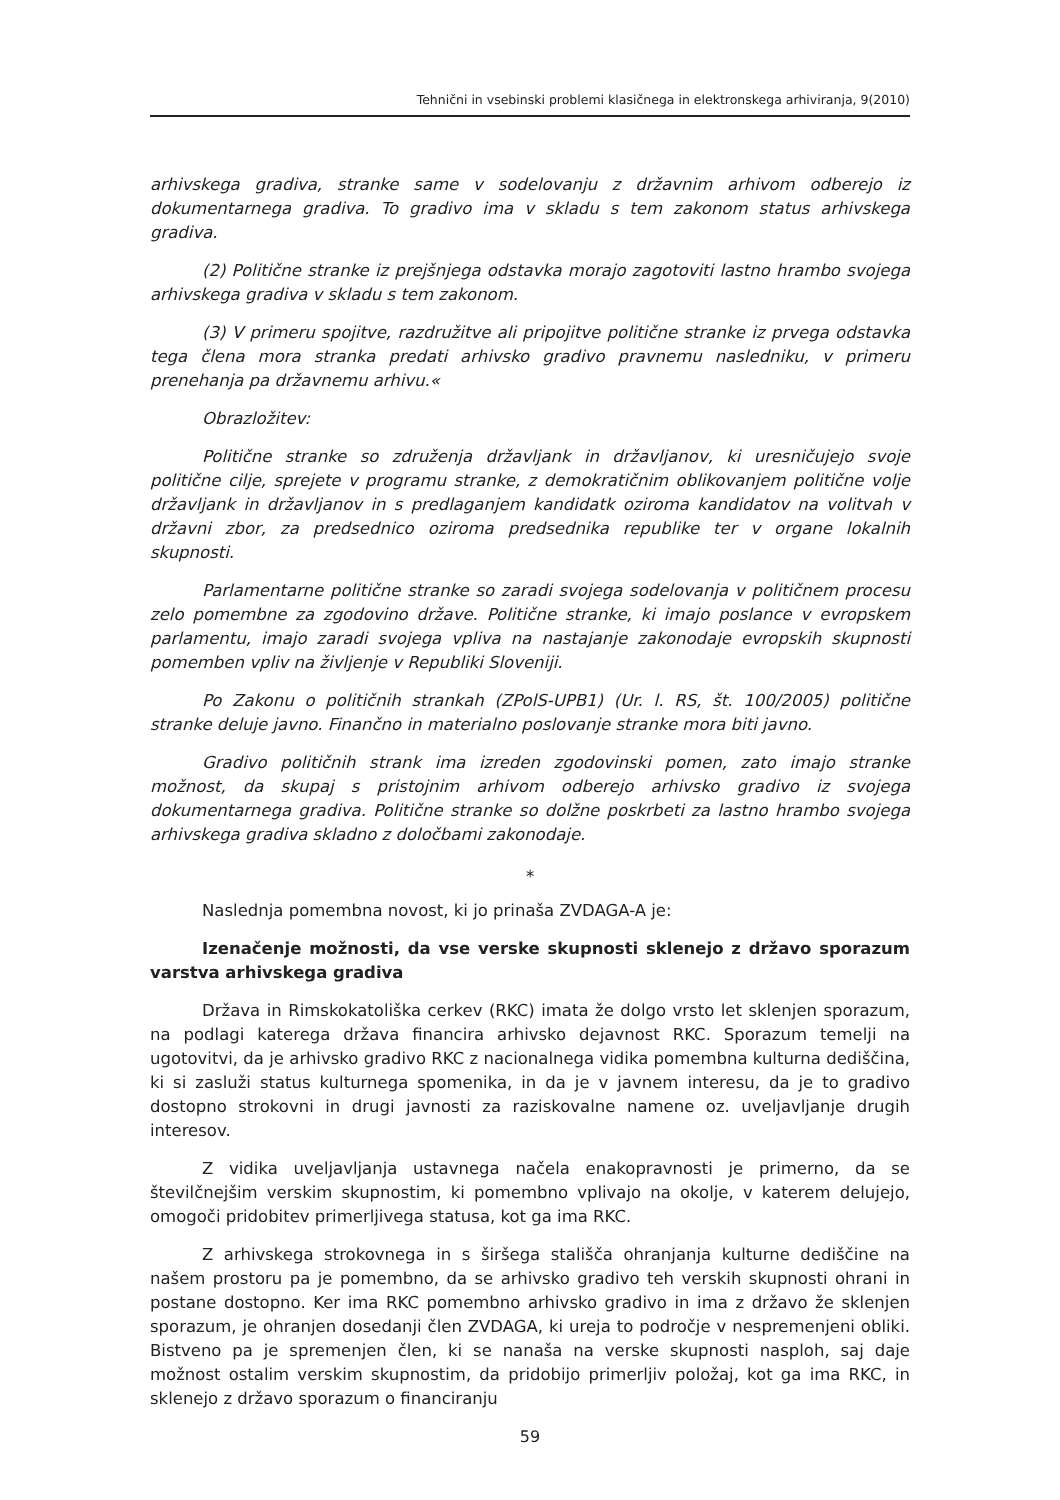Tehnični in vsebinski problemi klasičnega in elektronskega arhiviranja, 9(2010)
arhivskega gradiva, stranke same v sodelovanju z državnim arhivom odberejo iz dokumentarnega gradiva. To gradivo ima v skladu s tem zakonom status arhivskega gradiva.
(2) Politične stranke iz prejšnjega odstavka morajo zagotoviti lastno hrambo svojega arhivskega gradiva v skladu s tem zakonom.
(3) V primeru spojitve, razdružitve ali pripojitve politične stranke iz prvega odstavka tega člena mora stranka predati arhivsko gradivo pravnemu nasledniku, v primeru prenehanja pa državnemu arhivu.«
Obrazložitev:
Politične stranke so združenja državljank in državljanov, ki uresničujejo svoje politične cilje, sprejete v programu stranke, z demokratičnim oblikovanjem politične volje državljank in državljanov in s predlaganjem kandidatk oziroma kandidatov na volitvah v državni zbor, za predsednico oziroma predsednika republike ter v organe lokalnih skupnosti.
Parlamentarne politične stranke so zaradi svojega sodelovanja v političnem procesu zelo pomembne za zgodovino države. Politične stranke, ki imajo poslance v evropskem parlamentu, imajo zaradi svojega vpliva na nastajanje zakonodaje evropskih skupnosti pomemben vpliv na življenje v Republiki Sloveniji.
Po Zakonu o političnih strankah (ZPolS-UPB1) (Ur. l. RS, št. 100/2005) politične stranke deluje javno. Finančno in materialno poslovanje stranke mora biti javno.
Gradivo političnih strank ima izreden zgodovinski pomen, zato imajo stranke možnost, da skupaj s pristojnim arhivom odberejo arhivsko gradivo iz svojega dokumentarnega gradiva. Politične stranke so dolžne poskrbeti za lastno hrambo svojega arhivskega gradiva skladno z določbami zakonodaje.
*
Naslednja pomembna novost, ki jo prinaša ZVDAGA-A je:
Izenačenje možnosti, da vse verske skupnosti sklenejo z državo sporazum varstva arhivskega gradiva
Država in Rimskokatoliška cerkev (RKC) imata že dolgo vrsto let sklenjen sporazum, na podlagi katerega država financira arhivsko dejavnost RKC. Sporazum temelji na ugotovitvi, da je arhivsko gradivo RKC z nacionalnega vidika pomembna kulturna dediščina, ki si zasluži status kulturnega spomenika, in da je v javnem interesu, da je to gradivo dostopno strokovni in drugi javnosti za raziskovalne namene oz. uveljavljanje drugih interesov.
Z vidika uveljavljanja ustavnega načela enakopravnosti je primerno, da se številčnejšim verskim skupnostim, ki pomembno vplivajo na okolje, v katerem delujejo, omogoči pridobitev primerljivega statusa, kot ga ima RKC.
Z arhivskega strokovnega in s širšega stališča ohranjanja kulturne dediščine na našem prostoru pa je pomembno, da se arhivsko gradivo teh verskih skupnosti ohrani in postane dostopno. Ker ima RKC pomembno arhivsko gradivo in ima z državo že sklenjen sporazum, je ohranjen dosedanji člen ZVDAGA, ki ureja to področje v nespremenjeni obliki. Bistveno pa je spremenjen člen, ki se nanaša na verske skupnosti nasploh, saj daje možnost ostalim verskim skupnostim, da pridobijo primerljiv položaj, kot ga ima RKC, in sklenejo z državo sporazum o financiranju
59